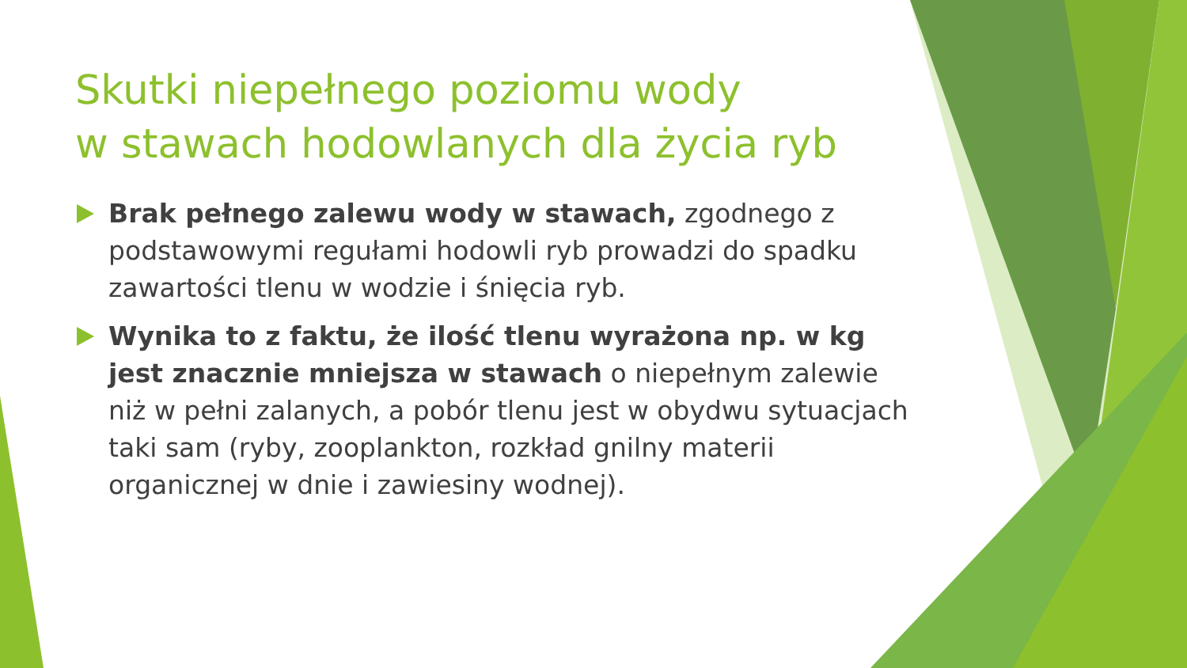Skutki niepełnego poziomu wody
w stawach hodowlanych dla życia ryb
Brak pełnego zalewu wody w stawach, zgodnego z podstawowymi regułami hodowli ryb prowadzi do spadku zawartości tlenu w wodzie i śnięcia ryb.
Wynika to z faktu, że ilość tlenu wyrażona np. w kg jest znacznie mniejsza w stawach o niepełnym zalewie niż w pełni zalanych, a pobór tlenu jest w obydwu sytuacjach taki sam (ryby, zooplankton, rozkład gnilny materii organicznej w dnie i zawiesiny wodnej).